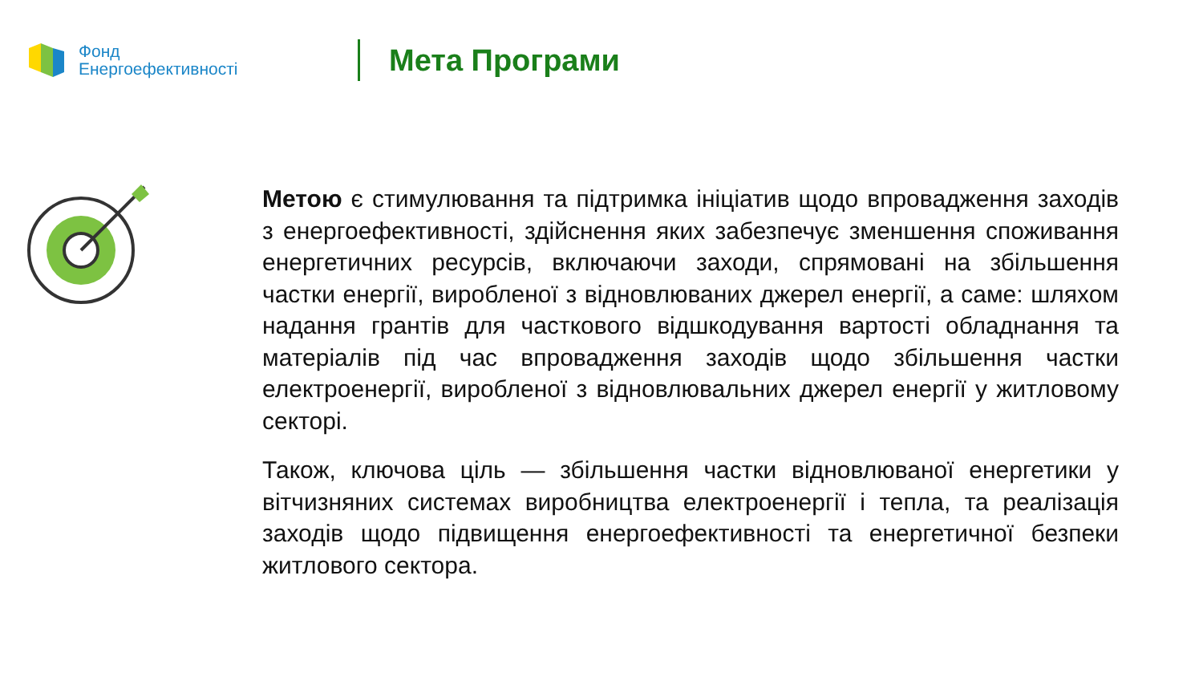Фонд
Енергоефективності
Мета Програми
Метою є стимулювання та підтримка ініціатив щодо впровадження заходів з енергоефективності, здійснення яких забезпечує зменшення споживання енергетичних ресурсів, включаючи заходи, спрямовані на збільшення частки енергії, виробленої з відновлюваних джерел енергії, а саме: шляхом надання грантів для часткового відшкодування вартості обладнання та матеріалів під час впровадження заходів щодо збільшення частки електроенергії, виробленої з відновлювальних джерел енергії у житловому секторі.
Також, ключова ціль — збільшення частки відновлюваної енергетики у вітчизняних системах виробництва електроенергії і тепла, та реалізація заходів щодо підвищення енергоефективності та енергетичної безпеки житлового сектора.